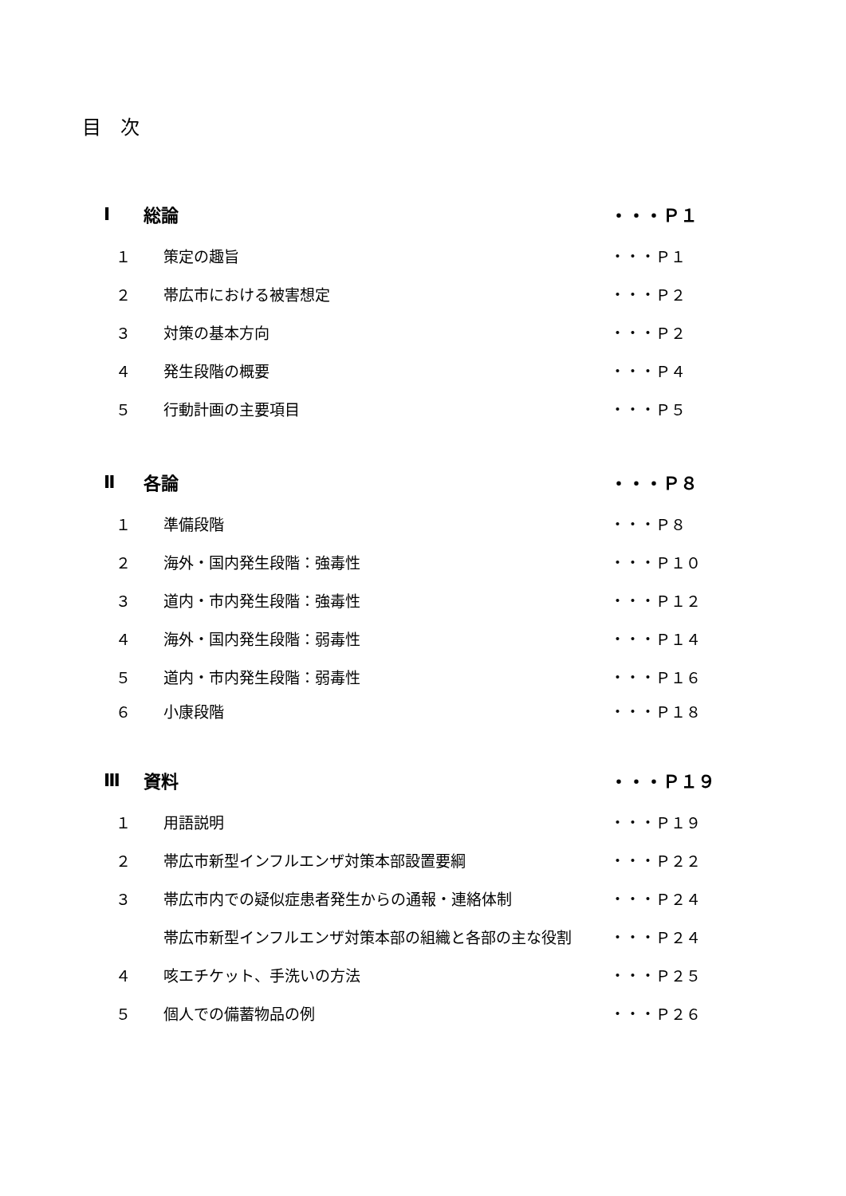目　次
Ⅰ 総論 ・・・Ｐ１
１ 策定の趣旨 ・・・Ｐ１
２ 帯広市における被害想定 ・・・Ｐ２
３ 対策の基本方向 ・・・Ｐ２
４ 発生段階の概要 ・・・Ｐ４
５ 行動計画の主要項目 ・・・Ｐ５
Ⅱ 各論 ・・・Ｐ８
１ 準備段階 ・・・Ｐ８
２ 海外・国内発生段階：強毒性 ・・・Ｐ１０
３ 道内・市内発生段階：強毒性 ・・・Ｐ１２
４ 海外・国内発生段階：弱毒性 ・・・Ｐ１４
５ 道内・市内発生段階：弱毒性 ・・・Ｐ１６
６ 小康段階 ・・・Ｐ１８
Ⅲ 資料 ・・・Ｐ１９
１ 用語説明 ・・・Ｐ１９
２ 帯広市新型インフルエンザ対策本部設置要綱 ・・・Ｐ２２
３ 帯広市内での疑似症患者発生からの通報・連絡体制 ・・・Ｐ２４
帯広市新型インフルエンザ対策本部の組織と各部の主な役割 ・・・Ｐ２４
４ 咳エチケット、手洗いの方法 ・・・Ｐ２５
５ 個人での備蓄物品の例 ・・・Ｐ２６